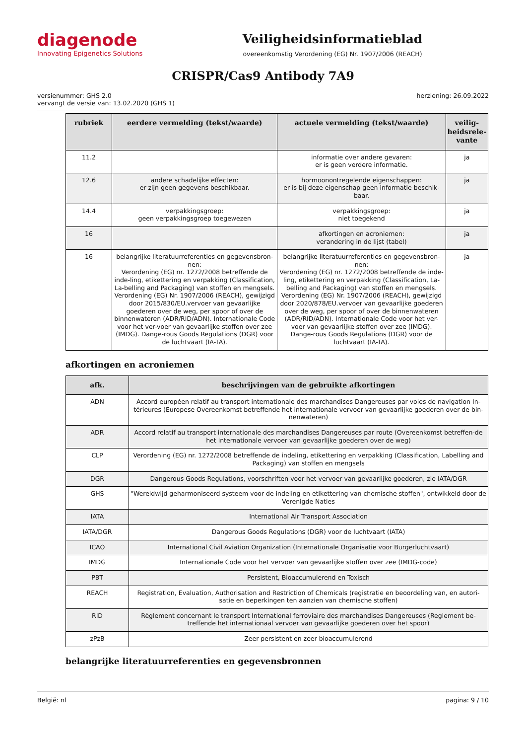diagenode
Innovating Epigenetics Solutions
Veiligheidsinformatieblad
overeenkomstig Verordening (EG) Nr. 1907/2006 (REACH)
CRISPR/Cas9 Antibody 7A9
versienummer: GHS 2.0
vervangt de versie van: 13.02.2020 (GHS 1)
herziening: 26.09.2022
| rubriek | eerdere vermelding (tekst/waarde) | actuele vermelding (tekst/waarde) | veilig-heidsrele-vante |
| --- | --- | --- | --- |
| 11.2 | | informatie over andere gevaren: er is geen verdere informatie. | ja |
| 12.6 | andere schadelijke effecten: er zijn geen gegevens beschikbaar. | hormoonontregelende eigenschappen: er is bij deze eigenschap geen informatie beschik-baar. | ja |
| 14.4 | verpakkingsgroep: geen verpakkingsgroep toegewezen | verpakkingsgroep: niet toegekend | ja |
| 16 | | afkortingen en acroniemen: verandering in de lijst (tabel) | ja |
| 16 | belangrijke literatuurreferenties en gegevensbron-nen: Verordening (EG) nr. 1272/2008 betreffende de inde-ling, etikettering en verpakking (Classification, La-belling and Packaging) van stoffen en mengsels. Verordening (EG) Nr. 1907/2006 (REACH), gewijzigd door 2015/830/EU.vervoer van gevaarlijke goederen over de weg, per spoor of over de binnenwateren (ADR/RID/ADN). Internationale Code voor het ver-voer van gevaarlijke stoffen over zee (IMDG). Dange-rous Goods Regulations (DGR) voor de luchtvaart (IA-TA). | belangrijke literatuurreferenties en gegevensbron-nen: Verordening (EG) nr. 1272/2008 betreffende de inde-ling, etikettering en verpakking (Classification, La-belling and Packaging) van stoffen en mengsels. Verordening (EG) Nr. 1907/2006 (REACH), gewijzigd door 2020/878/EU.vervoer van gevaarlijke goederen over de weg, per spoor of over de binnenwateren (ADR/RID/ADN). Internationale Code voor het ver-voer van gevaarlijke stoffen over zee (IMDG). Dange-rous Goods Regulations (DGR) voor de luchtvaart (IA-TA). | ja |
afkortingen en acroniemen
| afk. | beschrijvingen van de gebruikte afkortingen |
| --- | --- |
| ADN | Accord européen relatif au transport internationale des marchandises Dangereuses par voies de navigation In-térieures (Europese Overeenkomst betreffende het internationale vervoer van gevaarlijke goederen over de bin-nenwateren) |
| ADR | Accord relatif au transport internationale des marchandises Dangereuses par route (Overeenkomst betreffen-de het internationale vervoer van gevaarlijke goederen over de weg) |
| CLP | Verordening (EG) nr. 1272/2008 betreffende de indeling, etikettering en verpakking (Classification, Labelling and Packaging) van stoffen en mengsels |
| DGR | Dangerous Goods Regulations, voorschriften voor het vervoer van gevaarlijke goederen, zie IATA/DGR |
| GHS | "Wereldwijd geharmoniseerd systeem voor de indeling en etikettering van chemische stoffen", ontwikkeld door de Verenigde Naties |
| IATA | International Air Transport Association |
| IATA/DGR | Dangerous Goods Regulations (DGR) voor de luchtvaart (IATA) |
| ICAO | International Civil Aviation Organization (Internationale Organisatie voor Burgerluchtvaart) |
| IMDG | Internationale Code voor het vervoer van gevaarlijke stoffen over zee (IMDG-code) |
| PBT | Persistent, Bioaccumulerend en Toxisch |
| REACH | Registration, Evaluation, Authorisation and Restriction of Chemicals (registratie en beoordeling van, en autori-satie en beperkingen ten aanzien van chemische stoffen) |
| RID | Règlement concernant le transport International ferroviaire des marchandises Dangereuses (Reglement be-treffende het internationaal vervoer van gevaarlijke goederen over het spoor) |
| zPzB | Zeer persistent en zeer bioaccumulerend |
belangrijke literatuurreferenties en gegevensbronnen
België: nl pagina: 9 / 10